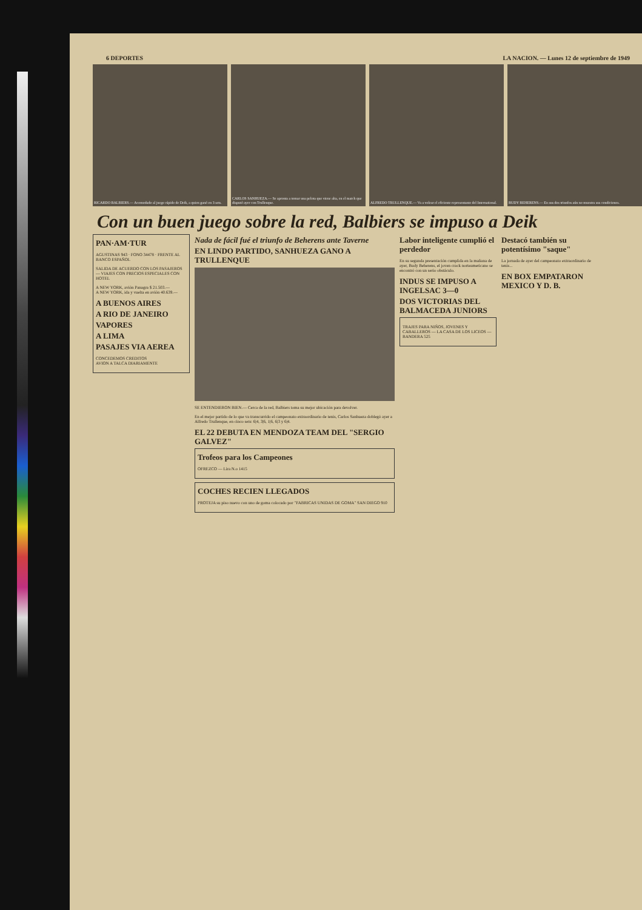6 DEPORTES LA NACION. — Lunes 12 de septiembre de 1949
RICARDO BALBIERS.— Acomodado al juego rápido de Deik, a quien ganó en 3 sets.
CARLOS SANHUEZA.— Se apronta a tomar una pelota que viene alta, en el match que disputó ayer con Trullenque.
ALFREDO TRULLENQUE.— Va a volear el eficiente representante del International.
BUDY BEHERENS.— En sus dos triunfos aún no muestra sus condiciones.
Con un buen juego sobre la red, Balbiers se impuso a Deik
PAN·AM·TUR
AGUSTINAS 943 · FONO 34478 · FRENTE AL BANCO ESPAÑOL
SALIDA DE ACUERDO CON LOS PASAJEROS — VIAJES CON PRECIOS ESPECIALES CON HOTEL
A NEW YORK, avión Panagra $ 21.503.—
A NEW YORK, ida y vuelta en avión 40.639.—
A BUENOS AIRES
A RIO DE JANEIRO
VAPORES
A LIMA
PASAJES VIA AEREA
CONCEDEMOS CREDITOS
AVION A TALCA DIARIAMENTE
Nada de fácil fué el triunfo de Beherens ante Taverne
EN LINDO PARTIDO, SANHUEZA GANO A TRULLENQUE
SE ENTENDIERON BIEN.— Cerca de la red, Balbiers toma su mejor ubicación para devolver.
En el mejor partido de lo que va transcurrido el campeonato extraordinario de tenis, Carlos Sanhueza doblegó ayer a Alfredo Trullenque, en cinco sets: 6|4, 3|6, 1|6, 6|3 y 6|4.
EL 22 DEBUTA EN MENDOZA TEAM DEL "SERGIO GALVEZ"
Trofeos para los Campeones
OFREZCO — Lira N.o 1415
COCHES RECIEN LLEGADOS
PROTEJA su piso nuevo con uno de goma colocado por "FABRICAS UNIDAS DE GOMA" SAN DIEGO 910
Labor inteligente cumplió el perdedor
En su segunda presentación cumplida en la mañana de ayer, Budy Beherens, el joven crack norteamericano se encontró con un serio obstáculo.
INDUS SE IMPUSO A INGELSAC 3—0
DOS VICTORIAS DEL BALMACEDA JUNIORS
TRAJES PARA NIÑOS, JOVENES Y CABALLEROS — LA CASA DE LOS LICEOS — BANDERA 525
Destacó también su potentísimo "saque"
La jornada de ayer del campeonato extraordinario de tenis...
EN BOX EMPATARON MEXICO Y D. B.